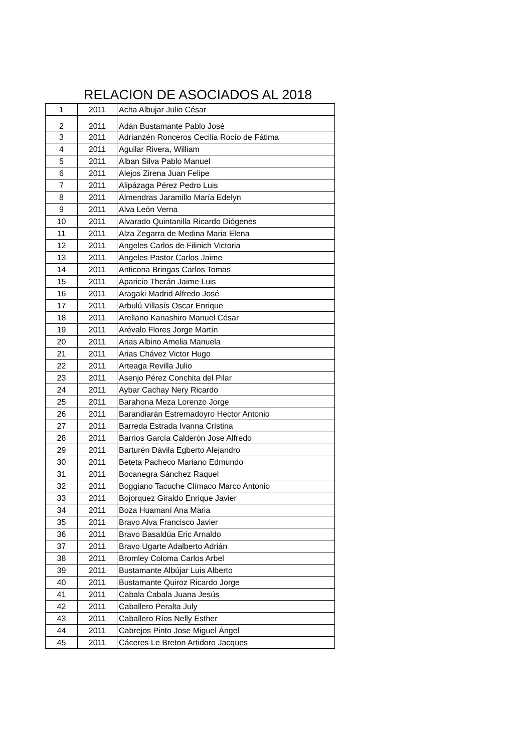RELACION DE ASOCIADOS AL 2018
| 1 | 2011 | Acha Albujar Julio César |
| 2 | 2011 | Adán Bustamante Pablo José |
| 3 | 2011 | Adrianzén Ronceros Cecilia Rocío de Fátima |
| 4 | 2011 | Aguilar Rivera, William |
| 5 | 2011 | Alban Silva Pablo Manuel |
| 6 | 2011 | Alejos Zirena Juan Felipe |
| 7 | 2011 | Alipázaga Pérez Pedro Luis |
| 8 | 2011 | Almendras Jaramillo María Edelyn |
| 9 | 2011 | Alva León Verna |
| 10 | 2011 | Alvarado Quintanilla Ricardo Diógenes |
| 11 | 2011 | Alza Zegarra de Medina Maria Elena |
| 12 | 2011 | Angeles Carlos de Filinich Victoria |
| 13 | 2011 | Angeles Pastor Carlos Jaime |
| 14 | 2011 | Anticona Bringas Carlos Tomas |
| 15 | 2011 | Aparicio Therán Jaime Luis |
| 16 | 2011 | Aragaki Madrid Alfredo José |
| 17 | 2011 | Arbulú Villasís Oscar Enrique |
| 18 | 2011 | Arellano Kanashiro Manuel César |
| 19 | 2011 | Arévalo Flores Jorge Martín |
| 20 | 2011 | Arias Albino Amelia Manuela |
| 21 | 2011 | Arias Chávez Victor Hugo |
| 22 | 2011 | Arteaga Revilla Julio |
| 23 | 2011 | Asenjo Pérez Conchita del Pilar |
| 24 | 2011 | Aybar Cachay Nery Ricardo |
| 25 | 2011 | Barahona Meza Lorenzo Jorge |
| 26 | 2011 | Barandiarán Estremadoyro Hector Antonio |
| 27 | 2011 | Barreda Estrada Ivanna Cristina |
| 28 | 2011 | Barrios García Calderón Jose Alfredo |
| 29 | 2011 | Barturén Dávila Egberto Alejandro |
| 30 | 2011 | Beteta Pacheco Mariano Edmundo |
| 31 | 2011 | Bocanegra Sánchez Raquel |
| 32 | 2011 | Boggiano Tacuche Clímaco Marco Antonio |
| 33 | 2011 | Bojorquez Giraldo Enrique Javier |
| 34 | 2011 | Boza Huamaní Ana Maria |
| 35 | 2011 | Bravo Alva Francisco Javier |
| 36 | 2011 | Bravo Basaldúa Eric Arnaldo |
| 37 | 2011 | Bravo Ugarte Adalberto Adrián |
| 38 | 2011 | Bromley Coloma Carlos Arbel |
| 39 | 2011 | Bustamante Albújar Luis Alberto |
| 40 | 2011 | Bustamante Quiroz Ricardo Jorge |
| 41 | 2011 | Cabala Cabala Juana Jesús |
| 42 | 2011 | Caballero Peralta July |
| 43 | 2011 | Caballero Ríos Nelly Esther |
| 44 | 2011 | Cabrejos Pinto Jose Miguel Ángel |
| 45 | 2011 | Cáceres Le Breton Artidoro Jacques |